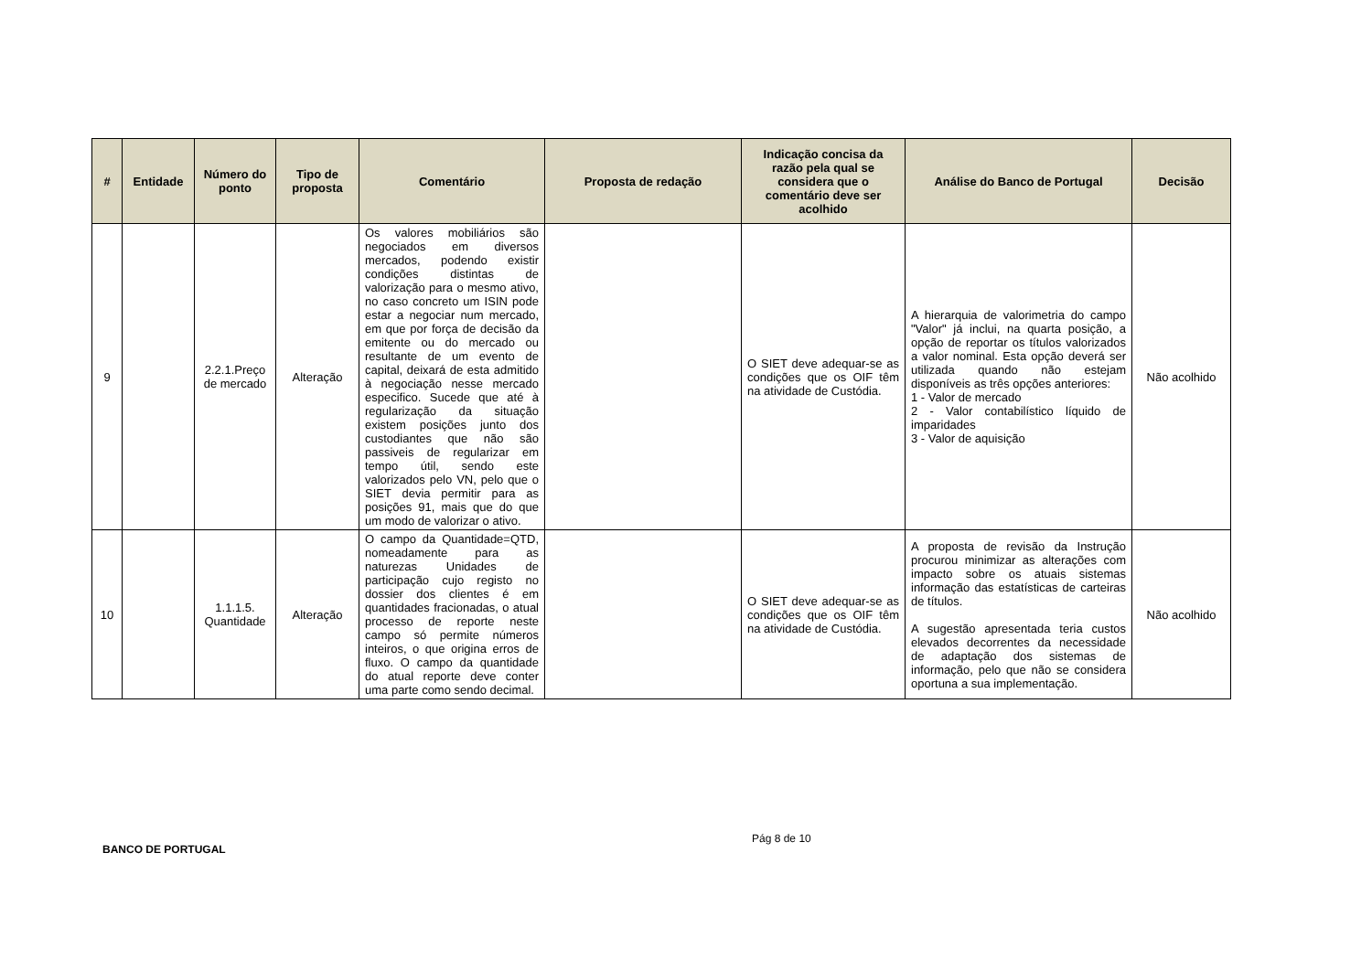| # | Entidade | Número do ponto | Tipo de proposta | Comentário | Proposta de redação | Indicação concisa da razão pela qual se considera que o comentário deve ser acolhido | Análise do Banco de Portugal | Decisão |
| --- | --- | --- | --- | --- | --- | --- | --- | --- |
| 9 | | 2.2.1.Preço de mercado | Alteração | Os valores mobiliários são negociados em diversos mercados, podendo existir condições distintas de valorização para o mesmo ativo, no caso concreto um ISIN pode estar a negociar num mercado, em que por força de decisão da emitente ou do mercado ou resultante de um evento de capital, deixará de esta admitido à negociação nesse mercado especifico. Sucede que até à regularização da situação existem posições junto dos custodiantes que não são passiveis de regularizar em tempo útil, sendo este valorizados pelo VN, pelo que o SIET devia permitir para as posições 91, mais que do que um modo de valorizar o ativo. | | O SIET deve adequar-se as condições que os OIF têm na atividade de Custódia. | A hierarquia de valorimetria do campo "Valor" já inclui, na quarta posição, a opção de reportar os títulos valorizados a valor nominal. Esta opção deverá ser utilizada quando não estejam disponíveis as três opções anteriores: 1 - Valor de mercado 2 - Valor contabilístico líquido de imparidades 3 - Valor de aquisição | Não acolhido |
| 10 | | 1.1.1.5. Quantidade | Alteração | O campo da Quantidade=QTD, nomeadamente para as naturezas Unidades de participação cujo registo no dossier dos clientes é em quantidades fracionadas, o atual processo de reporte neste campo só permite números inteiros, o que origina erros de fluxo. O campo da quantidade do atual reporte deve conter uma parte como sendo decimal. | | O SIET deve adequar-se as condições que os OIF têm na atividade de Custódia. | A proposta de revisão da Instrução procurou minimizar as alterações com impacto sobre os atuais sistemas informação das estatísticas de carteiras de títulos. A sugestão apresentada teria custos elevados decorrentes da necessidade de adaptação dos sistemas de informação, pelo que não se considera oportuna a sua implementação. | Não acolhido |
BANCO DE PORTUGAL Pág 8 de 10